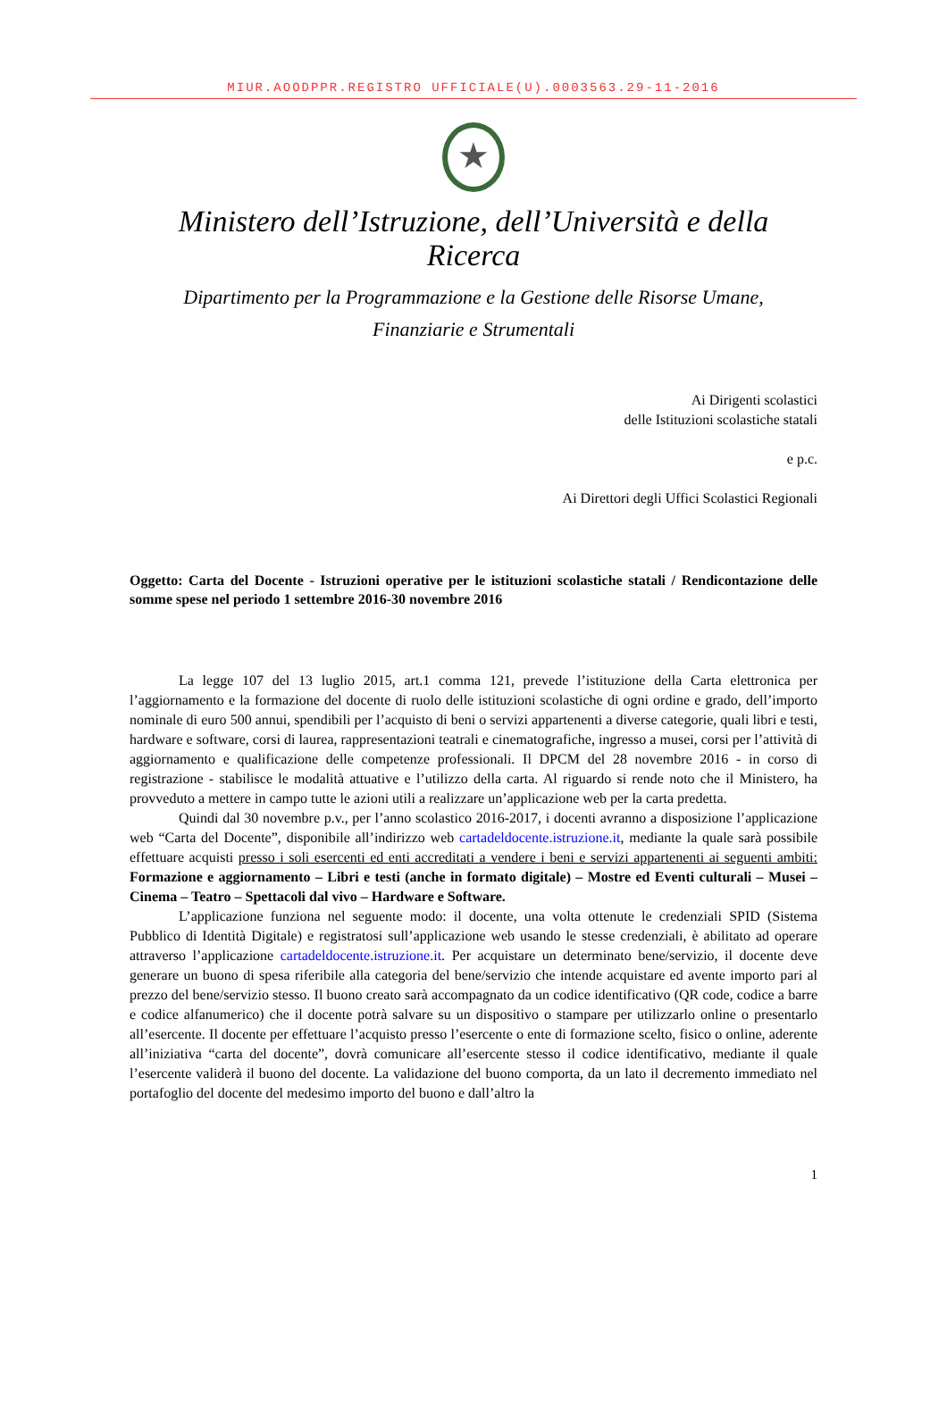MIUR.AOODPPR.REGISTRO UFFICIALE(U).0003563.29-11-2016
★
Ministero dell’Istruzione, dell’Università e della Ricerca
Dipartimento per la Programmazione e la Gestione delle Risorse Umane,
Finanziarie e Strumentali
Ai Dirigenti scolastici
delle Istituzioni scolastiche statali
e p.c.
Ai Direttori degli Uffici Scolastici Regionali
Oggetto: Carta del Docente - Istruzioni operative per le istituzioni scolastiche statali / Rendicontazione delle somme spese nel periodo 1 settembre 2016-30 novembre 2016
La legge 107 del 13 luglio 2015, art.1 comma 121, prevede l’istituzione della Carta elettronica per l’aggiornamento e la formazione del docente di ruolo delle istituzioni scolastiche di ogni ordine e grado, dell’importo nominale di euro 500 annui, spendibili per l’acquisto di beni o servizi appartenenti a diverse categorie, quali libri e testi, hardware e software, corsi di laurea, rappresentazioni teatrali e cinematografiche, ingresso a musei, corsi per l’attività di aggiornamento e qualificazione delle competenze professionali. Il DPCM del 28 novembre 2016 - in corso di registrazione - stabilisce le modalità attuative e l’utilizzo della carta. Al riguardo si rende noto che il Ministero, ha provveduto a mettere in campo tutte le azioni utili a realizzare un’applicazione web per la carta predetta.
Quindi dal 30 novembre p.v., per l’anno scolastico 2016-2017, i docenti avranno a disposizione l’applicazione web “Carta del Docente”, disponibile all’indirizzo web cartadeldocente.istruzione.it, mediante la quale sarà possibile effettuare acquisti presso i soli esercenti ed enti accreditati a vendere i beni e servizi appartenenti ai seguenti ambiti: Formazione e aggiornamento – Libri e testi (anche in formato digitale) – Mostre ed Eventi culturali – Musei – Cinema – Teatro – Spettacoli dal vivo – Hardware e Software.
L’applicazione funziona nel seguente modo: il docente, una volta ottenute le credenziali SPID (Sistema Pubblico di Identità Digitale) e registratosi sull’applicazione web usando le stesse credenziali, è abilitato ad operare attraverso l’applicazione cartadeldocente.istruzione.it. Per acquistare un determinato bene/servizio, il docente deve generare un buono di spesa riferibile alla categoria del bene/servizio che intende acquistare ed avente importo pari al prezzo del bene/servizio stesso. Il buono creato sarà accompagnato da un codice identificativo (QR code, codice a barre e codice alfanumerico) che il docente potrà salvare su un dispositivo o stampare per utilizzarlo online o presentarlo all’esercente. Il docente per effettuare l’acquisto presso l’esercente o ente di formazione scelto, fisico o online, aderente all’iniziativa “carta del docente”, dovrà comunicare all’esercente stesso il codice identificativo, mediante il quale l’esercente validerà il buono del docente. La validazione del buono comporta, da un lato il decremento immediato nel portafoglio del docente del medesimo importo del buono e dall’altro la
1